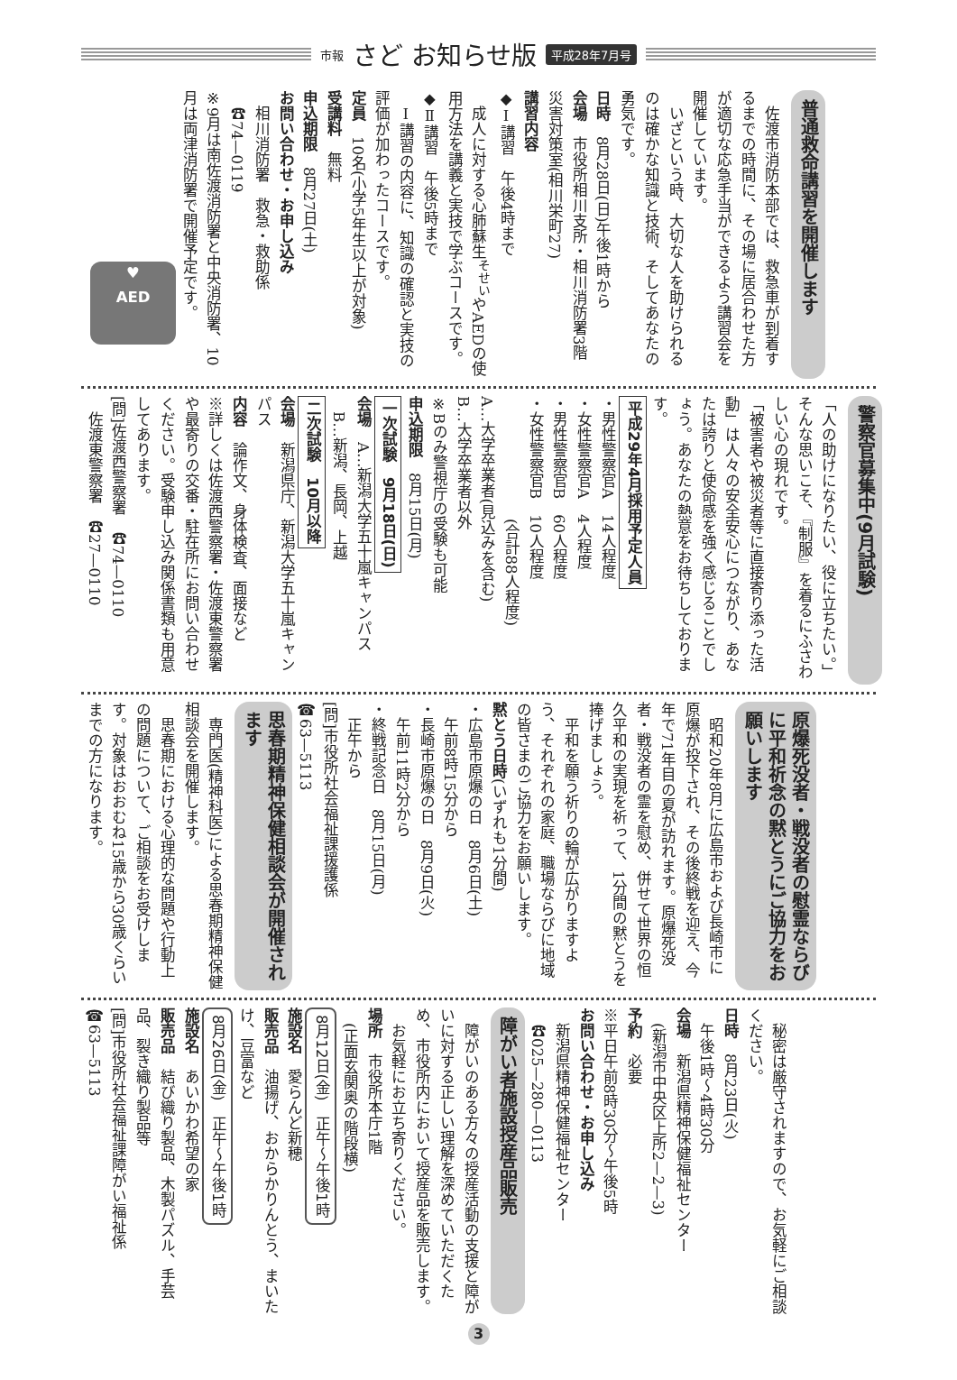市報 さど お知らせ版 平成28年7月号
普通救命講習を開催します
　佐渡市消防本部では、救急車が到着するまでの時間に、その場に居合わせた方が適切な応急手当ができるよう講習会を開催しています。
　いざという時、大切な人を助けられるのは確かな知識と技術、そしてあなたの勇気です。
日時　8月28日(日)午後1時から
会場　市役所相川支所・相川消防署3階　災害対策室(相川栄町27)
講習内容
◆Ⅰ講習　午後4時まで
　成人に対する心肺蘇生<sup>そせい</sup>やAEDの使用方法を講義と実技で学ぶコースです。
◆Ⅱ講習　午後5時まで
　Ⅰ講習の内容に、知識の確認と実技の評価が加わったコースです。
定員　10名(小学5年生以上が対象)
受講料　無料
申込期限　8月27日(土)
お問い合わせ・お申し込み
　相川消防署　救急・救助係
　☎74—0119
※9月は南佐渡消防署と中央消防署、10月は両津消防署で開催予定です。
♥
AED
警察官募集中(9月試験)
「人の助けになりたい、役に立ちたい。」そんな思いこそ、『制服』を着るにふさわしい心の現れです。
「被害者や被災者等に直接寄り添った活動」は人々の安全安心につながり、あなたは誇りと使命感を強く感じることでしょう。あなたの熱意をお待ちしております。
平成29年4月採用予定人員
・男性警察官A　14人程度
・女性警察官A　4人程度
・男性警察官B　60人程度
・女性警察官B　10人程度
　　　　　　　　(合計88人程度)
A…大学卒業者(見込みを含む)
B…大学卒業者以外
※Bのみ警視庁の受験も可能
申込期限　8月15日(月)
一次試験　9月18日(日)
会場　A…新潟大学五十嵐キャンパス
　B…新潟、長岡、上越
二次試験　10月以降
会場　新潟県庁、新潟大学五十嵐キャンパス
内容　論作文、身体検査、面接など
※詳しくは佐渡西警察署・佐渡東警察署や最寄りの交番・駐在所にお問い合わせください。受験申し込み関係書類も用意してあります。
[問]佐渡西警察署　☎74—0110
　佐渡東警察署　☎27—0110
原爆死没者・戦没者の慰霊ならびに平和祈念の黙とうにご協力をお願いします
　昭和20年8月に広島市および長崎市に原爆が投下され、その後終戦を迎え、今年で71年目の夏が訪れます。原爆死没者・戦没者の霊を慰め、併せて世界の恒久平和の実現を祈って、1分間の黙とうを捧げましょう。
　平和を願う祈りの輪が広がりますよう、それぞれの家庭、職場ならびに地域の皆さまのご協力をお願いします。
黙とう日時(いずれも1分間)
・広島市原爆の日　8月6日(土)
　午前8時15分から
・長崎市原爆の日　8月9日(火)
　午前11時2分から
・終戦記念日　8月15日(月)
　正午から
[問]市役所社会福祉課援護係
☎63—5113
思春期精神保健相談会が開催されます
　専門医(精神科医)による思春期精神保健相談会を開催します。
　思春期における心理的な問題や行動上の問題について、ご相談をお受けします。対象はおおむね15歳から30歳くらいまでの方になります。
　秘密は厳守されますので、お気軽にご相談ください。
日時　8月23日(火)
　午後1時～4時30分
会場　新潟県精神保健福祉センター
　(新潟市中央区上所2—2—3)
予約　必要
※平日午前8時30分～午後5時
お問い合わせ・お申し込み
　新潟県精神保健福祉センター
　☎025—280—0113
障がい者施設授産品販売
　障がいのある方々の授産活動の支援と障がいに対する正しい理解を深めていただくため、市役所内において授産品を販売します。
　お気軽にお立ち寄りください。
場所　市役所本庁1階
　(正面玄関奥の階段横)
8月12日(金)　正午～午後1時
施設名　愛らんど新穂
販売品　油揚げ、おからかりんとう、まいたけ、豆富など
8月26日(金)　正午～午後1時
施設名　あいかわ希望の家
販売品　結び織り製品、木製パズル、手芸品、裂き織り製品等
[問]市役所社会福祉課障がい福祉係
☎63—5113
3